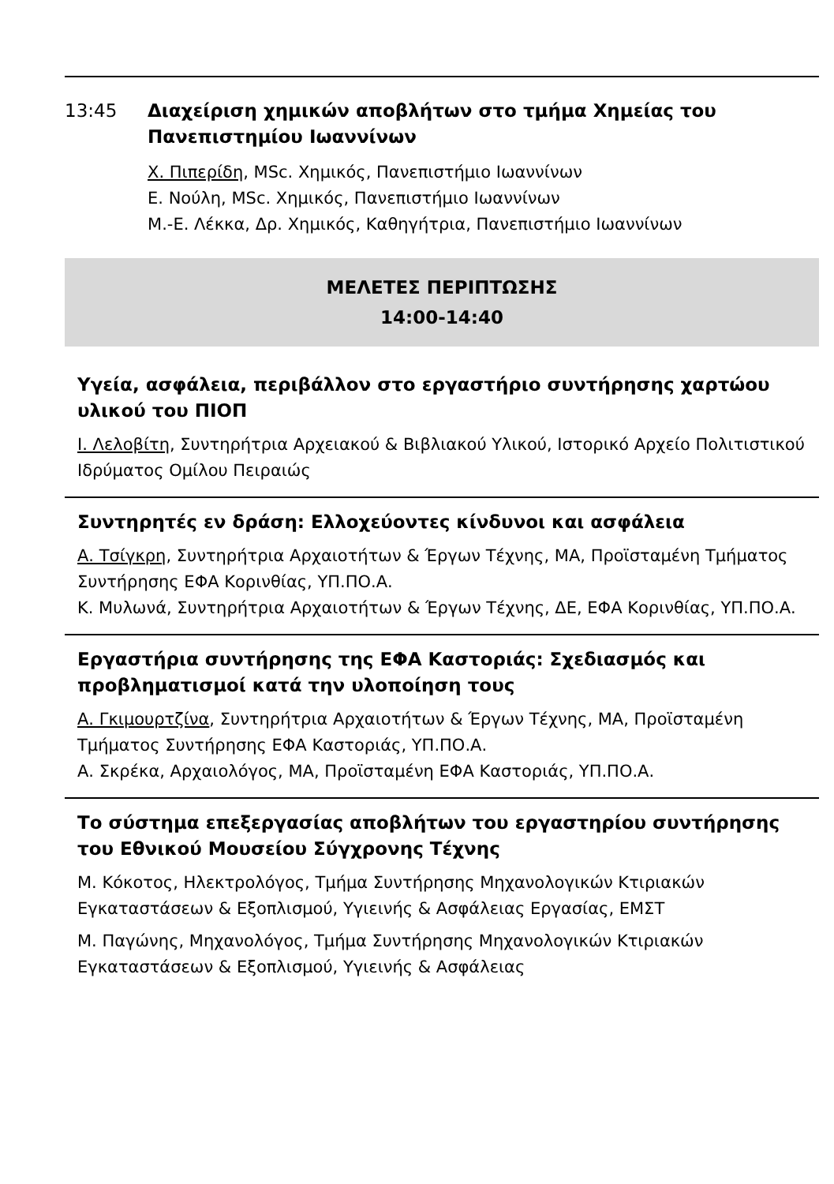13:45 Διαχείριση χημικών αποβλήτων στο τμήμα Χημείας του Πανεπιστημίου Ιωαννίνων
Χ. Πιπερίδη, MSc. Χημικός, Πανεπιστήμιο Ιωαννίνων
Ε. Νούλη, MSc. Χημικός, Πανεπιστήμιο Ιωαννίνων
Μ.-Ε. Λέκκα, Δρ. Χημικός, Καθηγήτρια, Πανεπιστήμιο Ιωαννίνων
ΜΕΛΕΤΕΣ ΠΕΡΙΠΤΩΣΗΣ
14:00-14:40
Υγεία, ασφάλεια, περιβάλλον στο εργαστήριο συντήρησης χαρτώου υλικού του ΠΙΟΠ
Ι. Λελοβίτη, Συντηρήτρια Αρχειακού & Βιβλιακού Υλικού, Ιστορικό Αρχείο Πολιτιστικού Ιδρύματος Ομίλου Πειραιώς
Συντηρητές εν δράση: Ελλοχεύοντες κίνδυνοι και ασφάλεια
Α. Τσίγκρη, Συντηρήτρια Αρχαιοτήτων & Έργων Τέχνης, ΜΑ, Προϊσταμένη Τμήματος Συντήρησης ΕΦΑ Κορινθίας, ΥΠ.ΠΟ.Α.
Κ. Μυλωνά, Συντηρήτρια Αρχαιοτήτων & Έργων Τέχνης, ΔΕ, ΕΦΑ Κορινθίας, ΥΠ.ΠΟ.Α.
Εργαστήρια συντήρησης της ΕΦΑ Καστοριάς: Σχεδιασμός και προβληματισμοί κατά την υλοποίηση τους
Α. Γκιμουρτζίνα, Συντηρήτρια Αρχαιοτήτων & Έργων Τέχνης, ΜΑ, Προϊσταμένη Τμήματος Συντήρησης ΕΦΑ Καστοριάς, ΥΠ.ΠΟ.Α.
Α. Σκρέκα, Αρχαιολόγος, ΜΑ, Προϊσταμένη ΕΦΑ Καστοριάς, ΥΠ.ΠΟ.Α.
Το σύστημα επεξεργασίας αποβλήτων του εργαστηρίου συντήρησης του Εθνικού Μουσείου Σύγχρονης Τέχνης
Μ. Κόκοτος, Ηλεκτρολόγος, Τμήμα Συντήρησης Μηχανολογικών Κτιριακών Εγκαταστάσεων & Εξοπλισμού, Υγιεινής & Ασφάλειας Εργασίας, ΕΜΣΤ
Μ. Παγώνης, Μηχανολόγος, Τμήμα Συντήρησης Μηχανολογικών Κτιριακών Εγκαταστάσεων & Εξοπλισμού, Υγιεινής & Ασφάλειας